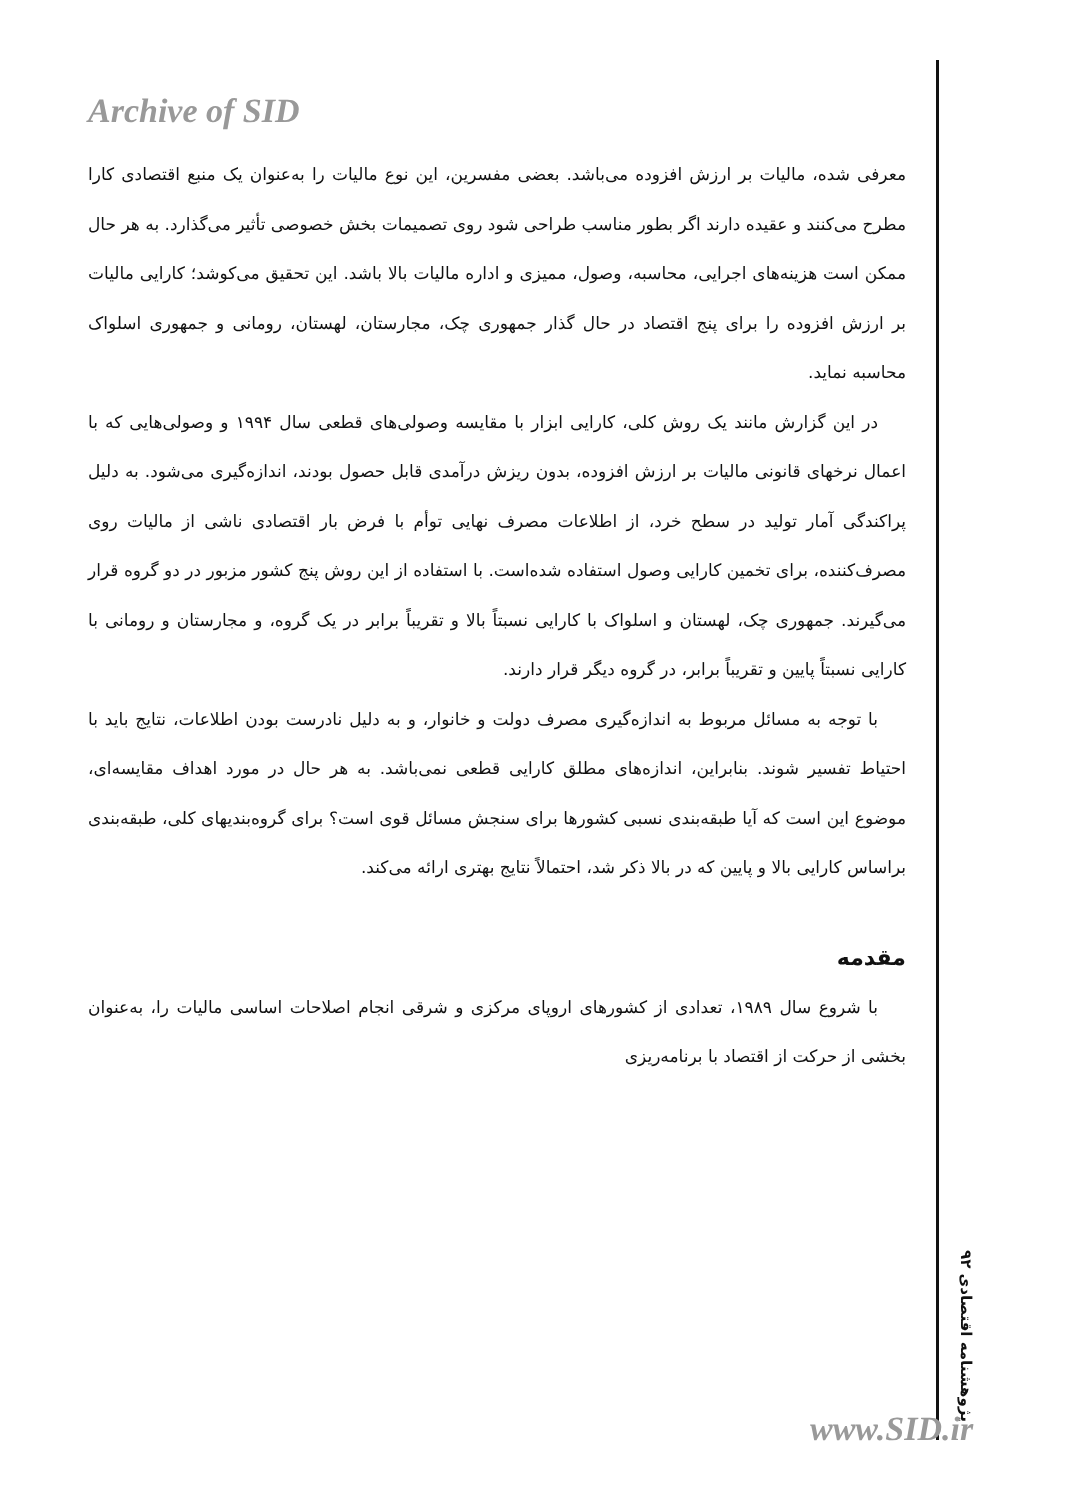Archive of SID
معرفی شده، مالیات بر ارزش افزوده می‌باشد. بعضی مفسرین، این نوع مالیات را به‌عنوان یک منبع اقتصادی کارا مطرح می‌کنند و عقیده دارند اگر بطور مناسب طراحی شود روی تصمیمات بخش خصوصی تأثیر می‌گذارد. به هر حال ممکن است هزینه‌های اجرایی، محاسبه، وصول، ممیزی و اداره مالیات بالا باشد. این تحقیق می‌کوشد؛ کارایی مالیات بر ارزش افزوده را برای پنج اقتصاد در حال گذار جمهوری چک، مجارستان، لهستان، رومانی و جمهوری اسلواک محاسبه نماید.
در این گزارش مانند یک روش کلی، کارایی ابزار با مقایسه وصولی‌های قطعی سال ۱۹۹۴ و وصولی‌هایی که با اعمال نرخهای قانونی مالیات بر ارزش افزوده، بدون ریزش درآمدی قابل حصول بودند، اندازه‌گیری می‌شود. به دلیل پراکندگی آمار تولید در سطح خرد، از اطلاعات مصرف نهایی توأم با فرض بار اقتصادی ناشی از مالیات روی مصرف‌کننده، برای تخمین کارایی وصول استفاده شده‌است. با استفاده از این روش پنج کشور مزبور در دو گروه قرار می‌گیرند. جمهوری چک، لهستان و اسلواک با کارایی نسبتاً بالا و تقریباً برابر در یک گروه، و مجارستان و رومانی با کارایی نسبتاً پایین و تقریباً برابر، در گروه دیگر قرار دارند.
با توجه به مسائل مربوط به اندازه‌گیری مصرف دولت و خانوار، و به دلیل نادرست بودن اطلاعات، نتایج باید با احتیاط تفسیر شوند. بنابراین، اندازه‌های مطلق کارایی قطعی نمی‌باشد. به هر حال در مورد اهداف مقایسه‌ای، موضوع این است که آیا طبقه‌بندی نسبی کشورها برای سنجش مسائل قوی است؟ برای گروه‌بندیهای کلی، طبقه‌بندی براساس کارایی بالا و پایین که در بالا ذکر شد، احتمالاً نتایج بهتری ارائه می‌کند.
مقدمه
با شروع سال ۱۹۸۹، تعدادی از کشورهای اروپای مرکزی و شرقی انجام اصلاحات اساسی مالیات را، به‌عنوان بخشی از حرکت از اقتصاد با برنامه‌ریزی
پژوهشنامه اقتصادی ۹۲
www.SID.ir